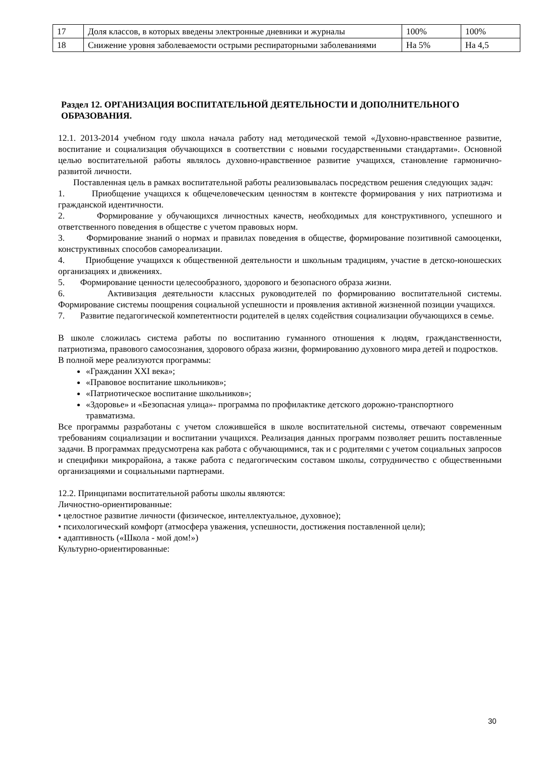| 17 | Доля классов, в которых введены электронные дневники и журналы | 100% | 100% |
| 18 | Снижение уровня заболеваемости острыми респираторными заболеваниями | На 5% | На 4,5 |
Раздел 12. ОРГАНИЗАЦИЯ ВОСПИТАТЕЛЬНОЙ ДЕЯТЕЛЬНОСТИ И ДОПОЛНИТЕЛЬНОГО ОБРАЗОВАНИЯ.
12.1. 2013-2014 учебном году школа начала работу над методической темой «Духовно-нравственное развитие, воспитание и социализация обучающихся в соответствии с новыми государственными стандартами». Основной целью воспитательной работы являлось духовно-нравственное развитие учащихся, становление гармонично-развитой личности.
Поставленная цель в рамках воспитательной работы реализовывалась посредством решения следующих задач:
1. Приобщение учащихся к общечеловеческим ценностям в контексте формирования у них патриотизма и гражданской идентичности.
2. Формирование у обучающихся личностных качеств, необходимых для конструктивного, успешного и ответственного поведения в обществе с учетом правовых норм.
3. Формирование знаний о нормах и правилах поведения в обществе, формирование позитивной самооценки, конструктивных способов самореализации.
4. Приобщение учащихся к общественной деятельности и школьным традициям, участие в детско-юношеских организациях и движениях.
5. Формирование ценности целесообразного, здорового и безопасного образа жизни.
6. Активизация деятельности классных руководителей по формированию воспитательной системы. Формирование системы поощрения социальной успешности и проявления активной жизненной позиции учащихся.
7. Развитие педагогической компетентности родителей в целях содействия социализации обучающихся в семье.
В школе сложилась система работы по воспитанию гуманного отношения к людям, гражданственности, патриотизма, правового самосознания, здорового образа жизни, формированию духовного мира детей и подростков.
В полной мере реализуются программы:
«Гражданин XXI века»;
«Правовое воспитание школьников»;
«Патриотическое воспитание школьников»;
«Здоровье» и «Безопасная улица»- программа по профилактике детского дорожно-транспортного травматизма.
Все программы разработаны с учетом сложившейся в школе воспитательной системы, отвечают современным требованиям социализации и воспитании учащихся. Реализация данных программ позволяет решить поставленные задачи. В программах предусмотрена как работа с обучающимися, так и с родителями с учетом социальных запросов и специфики микрорайона, а также работа с педагогическим составом школы, сотрудничество с общественными организациями и социальными партнерами.
12.2. Принципами воспитательной работы школы являются:
Личностно-ориентированные:
• целостное развитие личности (физическое, интеллектуальное, духовное);
• психологический комфорт (атмосфера уважения, успешности, достижения поставленной цели);
• адаптивность («Школа - мой дом!»)
Культурно-ориентированные:
30